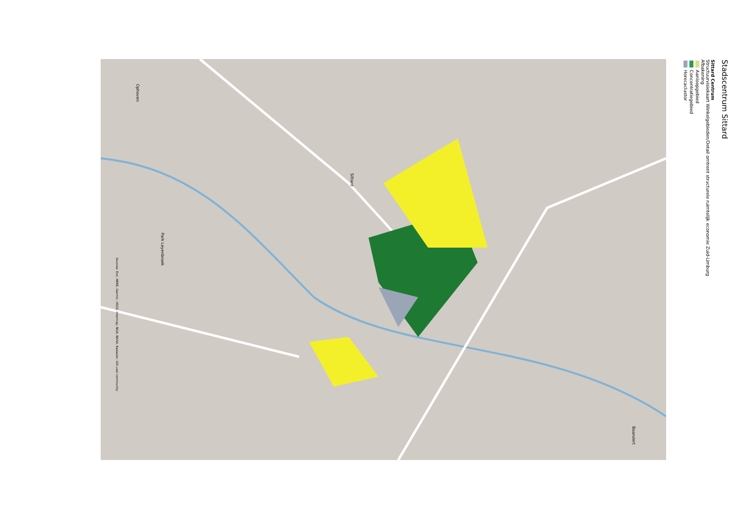Stadscentrum Sittard
Sittard Centrum
Structuurvisiekaart Winkelgebieden/Detail omtrent structurele ruimtelijk economie Zuid-Limburg
Afbakening
Aanloopgebied
Concentratiegebied
Horecaclustor
Sittard
Ophoven
Park Leyenbroek
Baandert
Sources: Esri, HERE, Garmin, USGS, Intermap, NGA, NASA, Kadaster, GIS user community